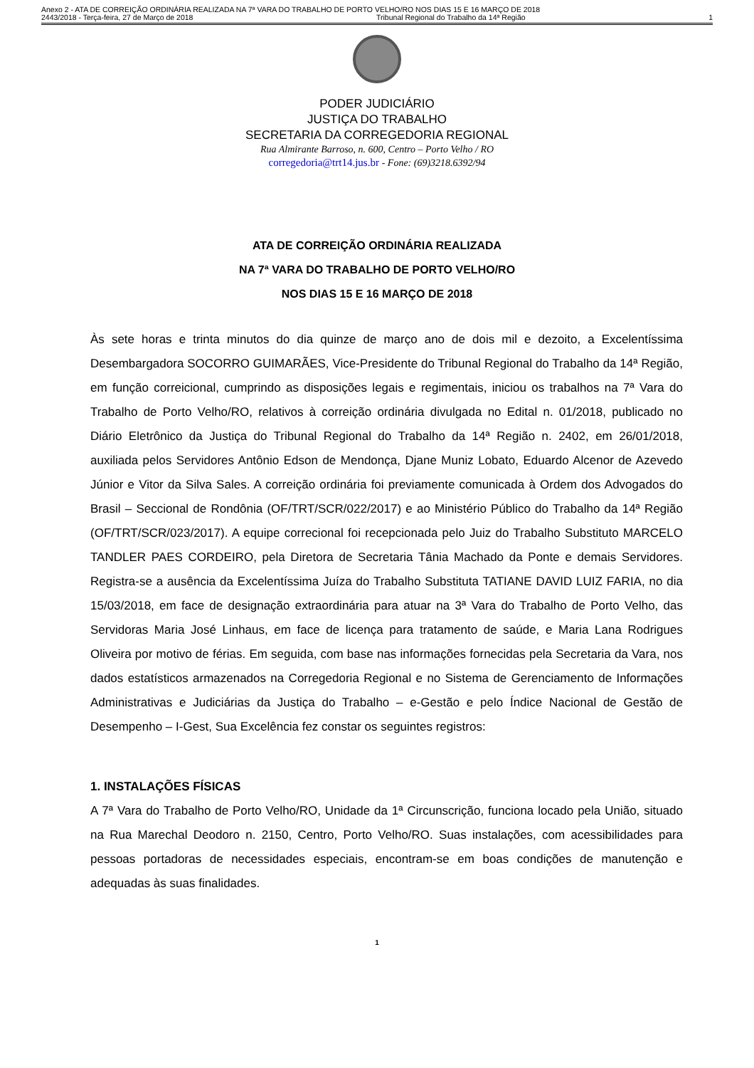Anexo 2 - ATA DE CORREIÇÃO ORDINÁRIA REALIZADA NA 7ª VARA DO TRABALHO DE PORTO VELHO/RO NOS DIAS 15 E 16 MARÇO DE 2018
2443/2018 - Terça-feira, 27 de Março de 2018 Tribunal Regional do Trabalho da 14ª Região 1
PODER JUDICIÁRIO
JUSTIÇA DO TRABALHO
SECRETARIA DA CORREGEDORIA REGIONAL
Rua Almirante Barroso, n. 600, Centro – Porto Velho / RO
corregedoria@trt14.jus.br - Fone: (69)3218.6392/94
ATA DE CORREIÇÃO ORDINÁRIA REALIZADA
NA 7ª VARA DO TRABALHO DE PORTO VELHO/RO
NOS DIAS 15 E 16 MARÇO DE 2018
Às sete horas e trinta minutos do dia quinze de março ano de dois mil e dezoito, a Excelentíssima Desembargadora SOCORRO GUIMARÃES, Vice-Presidente do Tribunal Regional do Trabalho da 14ª Região, em função correicional, cumprindo as disposições legais e regimentais, iniciou os trabalhos na 7ª Vara do Trabalho de Porto Velho/RO, relativos à correição ordinária divulgada no Edital n. 01/2018, publicado no Diário Eletrônico da Justiça do Tribunal Regional do Trabalho da 14ª Região n. 2402, em 26/01/2018, auxiliada pelos Servidores Antônio Edson de Mendonça, Djane Muniz Lobato, Eduardo Alcenor de Azevedo Júnior e Vitor da Silva Sales. A correição ordinária foi previamente comunicada à Ordem dos Advogados do Brasil – Seccional de Rondônia (OF/TRT/SCR/022/2017) e ao Ministério Público do Trabalho da 14ª Região (OF/TRT/SCR/023/2017). A equipe correcional foi recepcionada pelo Juiz do Trabalho Substituto MARCELO TANDLER PAES CORDEIRO, pela Diretora de Secretaria Tânia Machado da Ponte e demais Servidores. Registra-se a ausência da Excelentíssima Juíza do Trabalho Substituta TATIANE DAVID LUIZ FARIA, no dia 15/03/2018, em face de designação extraordinária para atuar na 3ª Vara do Trabalho de Porto Velho, das Servidoras Maria José Linhaus, em face de licença para tratamento de saúde, e Maria Lana Rodrigues Oliveira por motivo de férias. Em seguida, com base nas informações fornecidas pela Secretaria da Vara, nos dados estatísticos armazenados na Corregedoria Regional e no Sistema de Gerenciamento de Informações Administrativas e Judiciárias da Justiça do Trabalho – e-Gestão e pelo Índice Nacional de Gestão de Desempenho – I-Gest, Sua Excelência fez constar os seguintes registros:
1. INSTALAÇÕES FÍSICAS
A 7ª Vara do Trabalho de Porto Velho/RO, Unidade da 1ª Circunscrição, funciona locado pela União, situado na Rua Marechal Deodoro n. 2150, Centro, Porto Velho/RO. Suas instalações, com acessibilidades para pessoas portadoras de necessidades especiais, encontram-se em boas condições de manutenção e adequadas às suas finalidades.
1